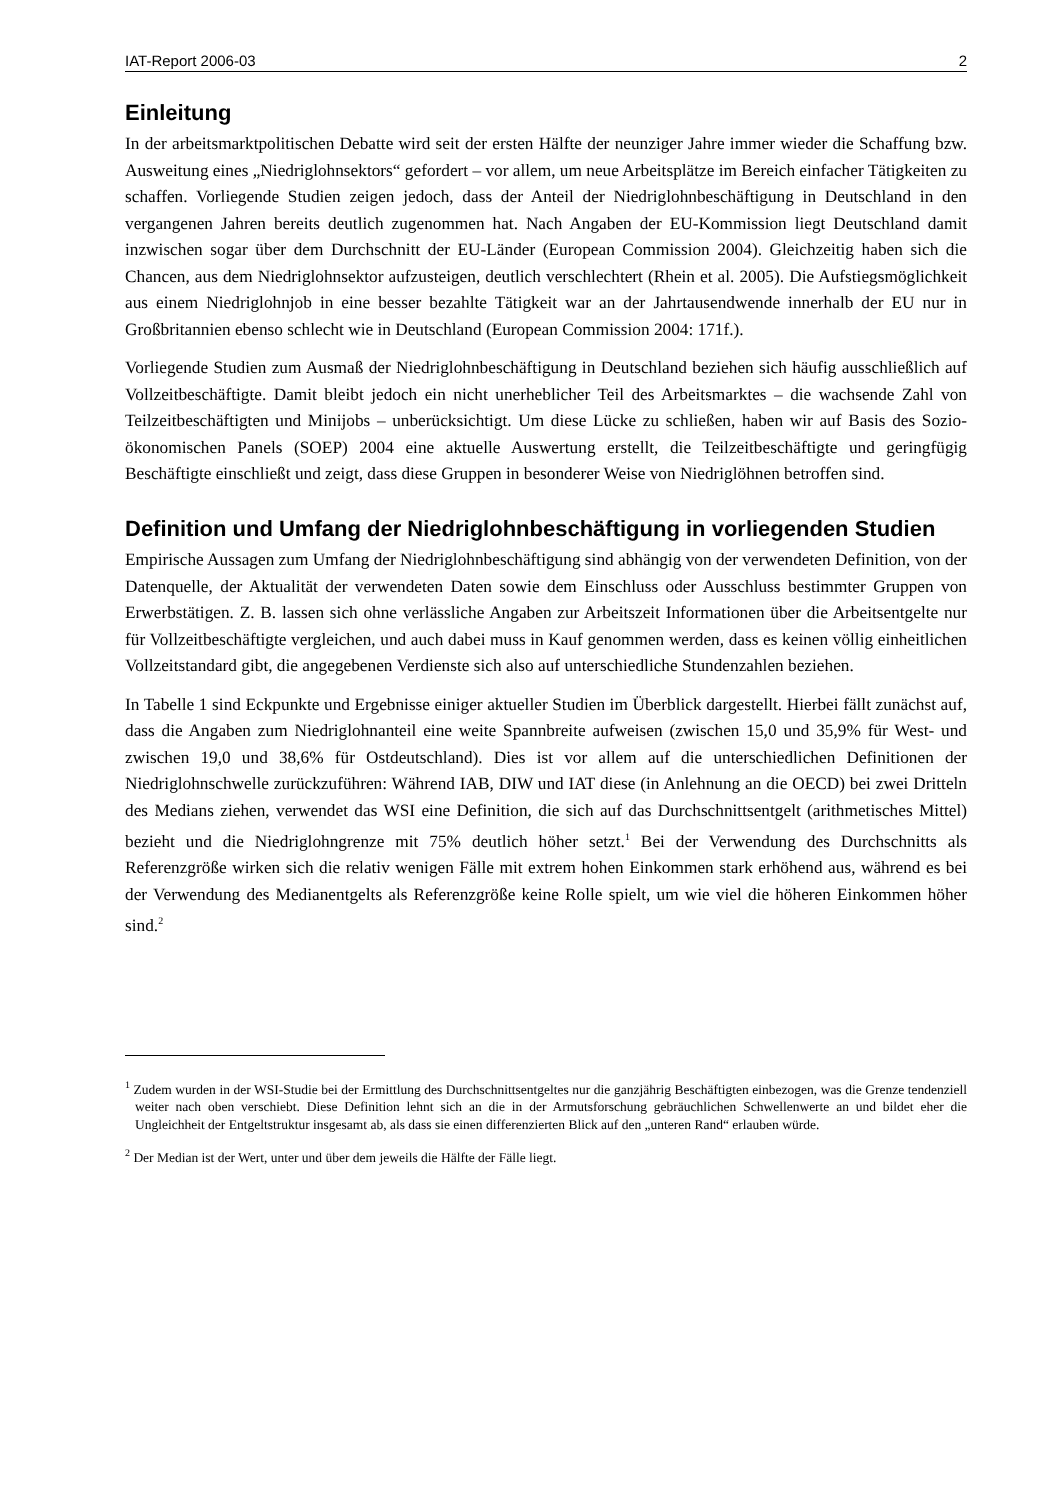IAT-Report 2006-03 2
Einleitung
In der arbeitsmarktpolitischen Debatte wird seit der ersten Hälfte der neunziger Jahre immer wieder die Schaffung bzw. Ausweitung eines „Niedriglohnsektors“ gefordert – vor allem, um neue Arbeitsplätze im Bereich einfacher Tätigkeiten zu schaffen. Vorliegende Studien zeigen jedoch, dass der Anteil der Niedriglohnbeschäftigung in Deutschland in den vergangenen Jahren bereits deutlich zugenommen hat. Nach Angaben der EU-Kommission liegt Deutschland damit inzwischen sogar über dem Durchschnitt der EU-Länder (European Commission 2004). Gleichzeitig haben sich die Chancen, aus dem Niedriglohnsektor aufzusteigen, deutlich verschlechtert (Rhein et al. 2005). Die Aufstiegsmöglichkeit aus einem Niedriglohnjob in eine besser bezahlte Tätigkeit war an der Jahrtausendwende innerhalb der EU nur in Großbritannien ebenso schlecht wie in Deutschland (European Commission 2004: 171f.).
Vorliegende Studien zum Ausmaß der Niedriglohnbeschäftigung in Deutschland beziehen sich häufig ausschließlich auf Vollzeitbeschäftigte. Damit bleibt jedoch ein nicht unerheblicher Teil des Arbeitsmarktes – die wachsende Zahl von Teilzeitbeschäftigten und Minijobs – unberücksichtigt. Um diese Lücke zu schließen, haben wir auf Basis des Sozio-ökonomischen Panels (SOEP) 2004 eine aktuelle Auswertung erstellt, die Teilzeitbeschäftigte und geringfügig Beschäftigte einschließt und zeigt, dass diese Gruppen in besonderer Weise von Niedriglöhnen betroffen sind.
Definition und Umfang der Niedriglohnbeschäftigung in vorliegenden Studien
Empirische Aussagen zum Umfang der Niedriglohnbeschäftigung sind abhängig von der verwendeten Definition, von der Datenquelle, der Aktualität der verwendeten Daten sowie dem Einschluss oder Ausschluss bestimmter Gruppen von Erwerbstätigen. Z. B. lassen sich ohne verlässliche Angaben zur Arbeitszeit Informationen über die Arbeitsentgelte nur für Vollzeitbeschäftigte vergleichen, und auch dabei muss in Kauf genommen werden, dass es keinen völlig einheitlichen Vollzeitstandard gibt, die angegebenen Verdienste sich also auf unterschiedliche Stundenzahlen beziehen.
In Tabelle 1 sind Eckpunkte und Ergebnisse einiger aktueller Studien im Überblick dargestellt. Hierbei fällt zunächst auf, dass die Angaben zum Niedriglohnanteil eine weite Spannbreite aufweisen (zwischen 15,0 und 35,9% für West- und zwischen 19,0 und 38,6% für Ostdeutschland). Dies ist vor allem auf die unterschiedlichen Definitionen der Niedriglohnschwelle zurückzuführen: Während IAB, DIW und IAT diese (in Anlehnung an die OECD) bei zwei Dritteln des Medians ziehen, verwendet das WSI eine Definition, die sich auf das Durchschnittsentgelt (arithmetisches Mittel) bezieht und die Niedriglohngrenze mit 75% deutlich höher setzt.<sup>1</sup> Bei der Verwendung des Durchschnitts als Referenzgröße wirken sich die relativ wenigen Fälle mit extrem hohen Einkommen stark erhöhend aus, während es bei der Verwendung des Medianentgelts als Referenzgröße keine Rolle spielt, um wie viel die höheren Einkommen höher sind.<sup>2</sup>
<sup>1</sup> Zudem wurden in der WSI-Studie bei der Ermittlung des Durchschnittsentgeltes nur die ganzjährig Beschäftigten einbezogen, was die Grenze tendenziell weiter nach oben verschiebt. Diese Definition lehnt sich an die in der Armutsforschung gebräuchlichen Schwellenwerte an und bildet eher die Ungleichheit der Entgeltstruktur insgesamt ab, als dass sie einen differenzierten Blick auf den „unteren Rand“ erlauben würde.
<sup>2</sup> Der Median ist der Wert, unter und über dem jeweils die Hälfte der Fälle liegt.